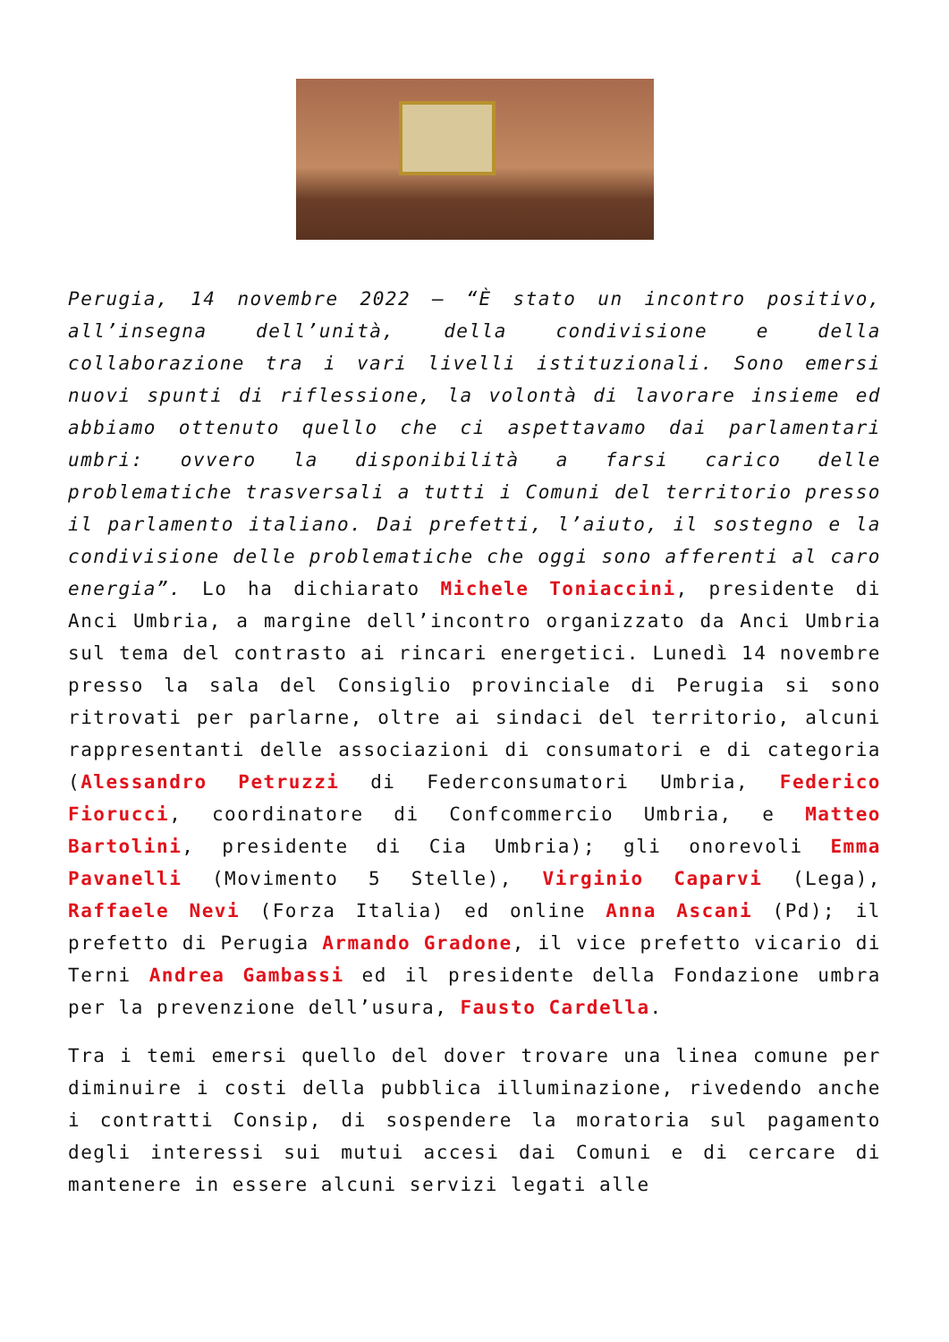Perugia, 14 novembre 2022 – “È stato un incontro positivo, all’insegna dell’unità, della condivisione e della collaborazione tra i vari livelli istituzionali. Sono emersi nuovi spunti di riflessione, la volontà di lavorare insieme ed abbiamo ottenuto quello che ci aspettavamo dai parlamentari umbri: ovvero la disponibilità a farsi carico delle problematiche trasversali a tutti i Comuni del territorio presso il parlamento italiano. Dai prefetti, l’aiuto, il sostegno e la condivisione delle problematiche che oggi sono afferenti al caro energia”. Lo ha dichiarato Michele Toniaccini, presidente di Anci Umbria, a margine dell’incontro organizzato da Anci Umbria sul tema del contrasto ai rincari energetici. Lunedì 14 novembre presso la sala del Consiglio provinciale di Perugia si sono ritrovati per parlarne, oltre ai sindaci del territorio, alcuni rappresentanti delle associazioni di consumatori e di categoria (Alessandro Petruzzi di Federconsumatori Umbria, Federico Fiorucci, coordinatore di Confcommercio Umbria, e Matteo Bartolini, presidente di Cia Umbria); gli onorevoli Emma Pavanelli (Movimento 5 Stelle), Virginio Caparvi (Lega), Raffaele Nevi (Forza Italia) ed online Anna Ascani (Pd); il prefetto di Perugia Armando Gradone, il vice prefetto vicario di Terni Andrea Gambassi ed il presidente della Fondazione umbra per la prevenzione dell’usura, Fausto Cardella.
Tra i temi emersi quello del dover trovare una linea comune per diminuire i costi della pubblica illuminazione, rivedendo anche i contratti Consip, di sospendere la moratoria sul pagamento degli interessi sui mutui accesi dai Comuni e di cercare di mantenere in essere alcuni servizi legati alle